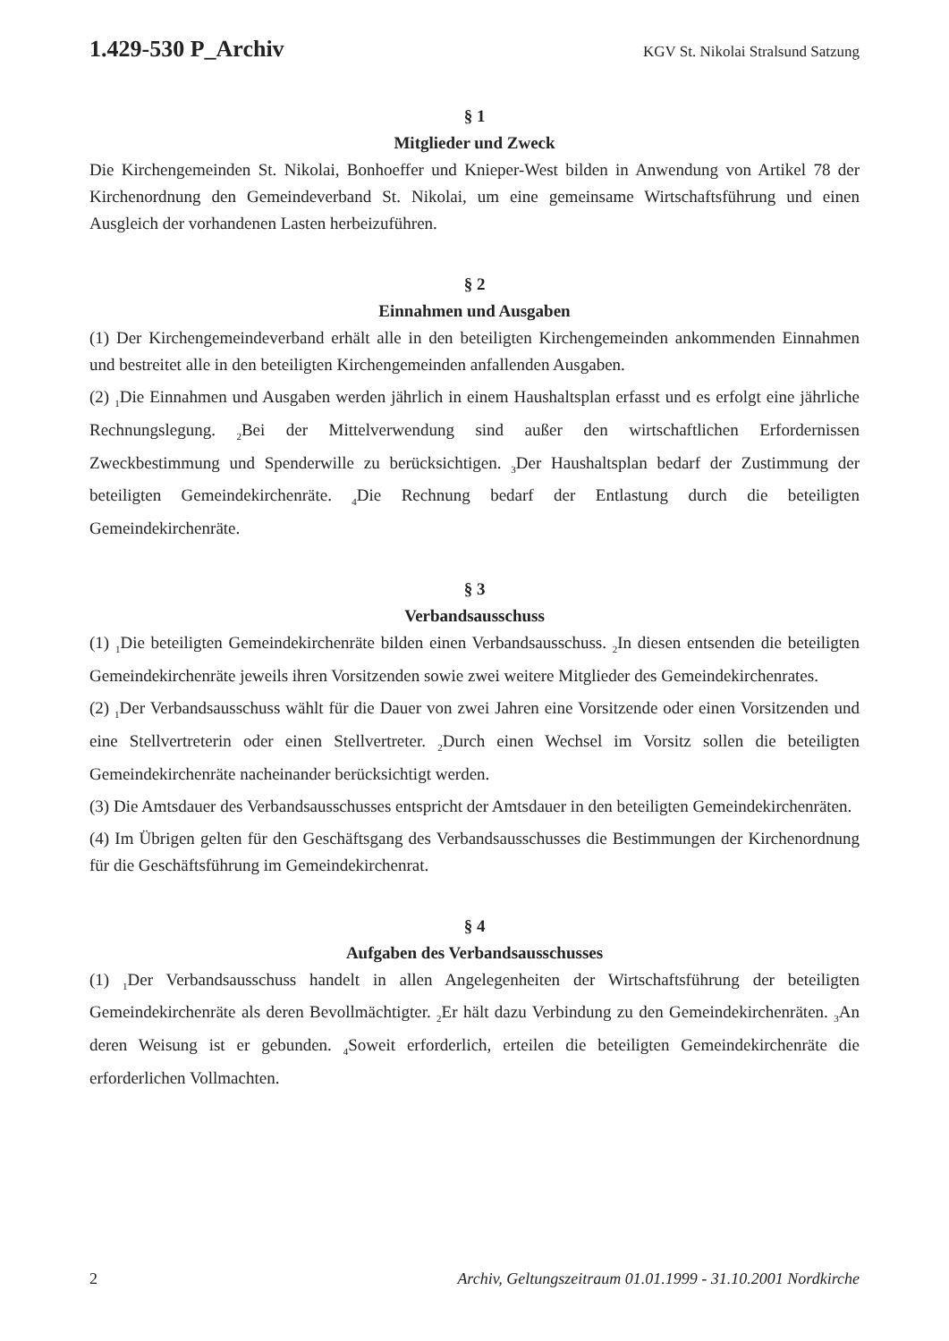1.429-530 P_Archiv KGV St. Nikolai Stralsund Satzung
§ 1
Mitglieder und Zweck
Die Kirchengemeinden St. Nikolai, Bonhoeffer und Knieper-West bilden in Anwendung von Artikel 78 der Kirchenordnung den Gemeindeverband St. Nikolai, um eine gemeinsame Wirtschaftsführung und einen Ausgleich der vorhandenen Lasten herbeizuführen.
§ 2
Einnahmen und Ausgaben
(1) Der Kirchengemeindeverband erhält alle in den beteiligten Kirchengemeinden ankommenden Einnahmen und bestreitet alle in den beteiligten Kirchengemeinden anfallenden Ausgaben.
(2) <sub>1</sub>Die Einnahmen und Ausgaben werden jährlich in einem Haushaltsplan erfasst und es erfolgt eine jährliche Rechnungslegung. <sub>2</sub>Bei der Mittelverwendung sind außer den wirtschaftlichen Erfordernissen Zweckbestimmung und Spenderwille zu berücksichtigen. <sub>3</sub>Der Haushaltsplan bedarf der Zustimmung der beteiligten Gemeindekirchenräte. <sub>4</sub>Die Rechnung bedarf der Entlastung durch die beteiligten Gemeindekirchenräte.
§ 3
Verbandsausschuss
(1) <sub>1</sub>Die beteiligten Gemeindekirchenräte bilden einen Verbandsausschuss. <sub>2</sub>In diesen entsenden die beteiligten Gemeindekirchenräte jeweils ihren Vorsitzenden sowie zwei weitere Mitglieder des Gemeindekirchenrates.
(2) <sub>1</sub>Der Verbandsausschuss wählt für die Dauer von zwei Jahren eine Vorsitzende oder einen Vorsitzenden und eine Stellvertreterin oder einen Stellvertreter. <sub>2</sub>Durch einen Wechsel im Vorsitz sollen die beteiligten Gemeindekirchenräte nacheinander berücksichtigt werden.
(3) Die Amtsdauer des Verbandsausschusses entspricht der Amtsdauer in den beteiligten Gemeindekirchenräten.
(4) Im Übrigen gelten für den Geschäftsgang des Verbandsausschusses die Bestimmungen der Kirchenordnung für die Geschäftsführung im Gemeindekirchenrat.
§ 4
Aufgaben des Verbandsausschusses
(1) <sub>1</sub>Der Verbandsausschuss handelt in allen Angelegenheiten der Wirtschaftsführung der beteiligten Gemeindekirchenräte als deren Bevollmächtigter. <sub>2</sub>Er hält dazu Verbindung zu den Gemeindekirchenräten. <sub>3</sub>An deren Weisung ist er gebunden. <sub>4</sub>Soweit erforderlich, erteilen die beteiligten Gemeindekirchenräte die erforderlichen Vollmachten.
2 Archiv, Geltungszeitraum 01.01.1999 - 31.10.2001 Nordkirche